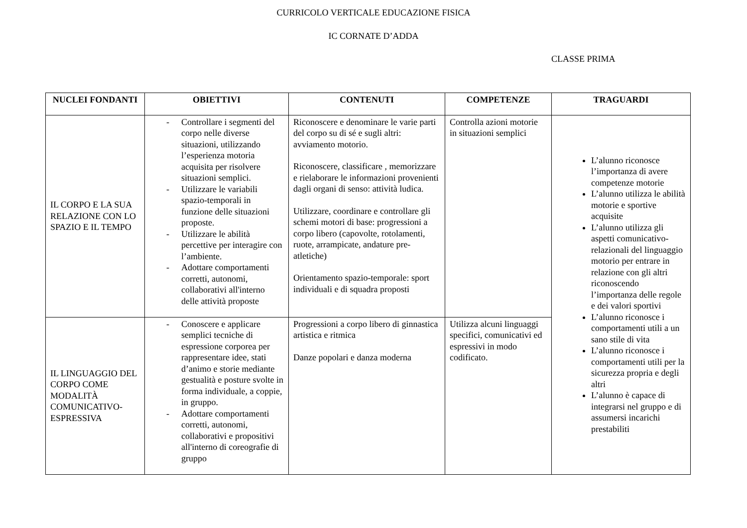CURRICOLO VERTICALE EDUCAZIONE FISICA
IC CORNATE D’ADDA
CLASSE PRIMA
| NUCLEI FONDANTI | OBIETTIVI | CONTENUTI | COMPETENZE | TRAGUARDI |
| --- | --- | --- | --- | --- |
| IL CORPO E LA SUA RELAZIONE CON LO SPAZIO E IL TEMPO | - Controllare i segmenti del corpo nelle diverse situazioni, utilizzando l’esperienza motoria acquisita per risolvere situazioni semplici. - Utilizzare le variabili spazio-temporali in funzione delle situazioni proposte. - Utilizzare le abilità percettive per interagire con l’ambiente. - Adottare comportamenti corretti, autonomi, collaborativi all'interno delle attività proposte | Riconoscere e denominare le varie parti del corpo su di sé e sugli altri: avviamento motorio. Riconoscere, classificare , memorizzare e rielaborare le informazioni provenienti dagli organi di senso: attività ludica. Utilizzare, coordinare e controllare gli schemi motori di base: progressioni a corpo libero (capovolte, rotolamenti, ruote, arrampicate, andature pre-atletiche) Orientamento spazio-temporale: sport individuali e di squadra proposti | Controlla azioni motorie in situazioni semplici | L’alunno riconosce l’importanza di avere competenze motorie L’alunno utilizza le abilità motorie e sportive acquisite L’alunno utilizza gli aspetti comunicativo-relazionali del linguaggio motorio per entrare in relazione con gli altri riconoscendo l’importanza delle regole e dei valori sportivi L’alunno riconosce i comportamenti utili a un sano stile di vita L’alunno riconosce i comportamenti utili per la sicurezza propria e degli altri L’alunno è capace di integrarsi nel gruppo e di assumersi incarichi prestabiliti |
| IL LINGUAGGIO DEL CORPO COME MODALITÀ COMUNICATIVO-ESPRESSIVA | - Conoscere e applicare semplici tecniche di espressione corporea per rappresentare idee, stati d’animo e storie mediante gestualità e posture svolte in forma individuale, a coppie, in gruppo. - Adottare comportamenti corretti, autonomi, collaborativi e propositivi all'interno di coreografie di gruppo | Progressioni a corpo libero di ginnastica artistica e ritmica Danze popolari e danza moderna | Utilizza alcuni linguaggi specifici, comunicativi ed espressivi in modo codificato. | |